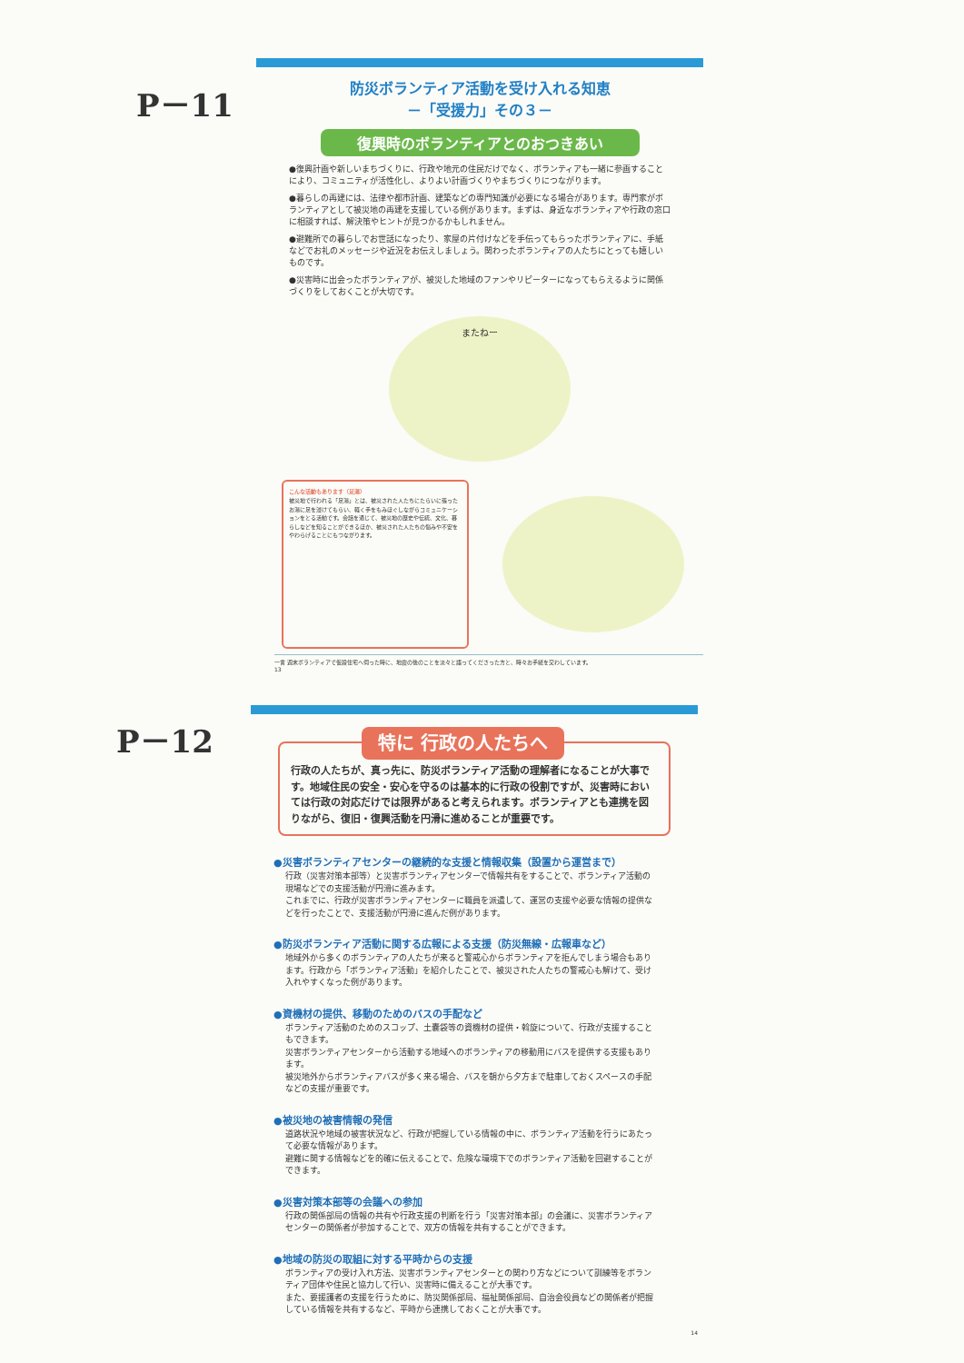P－11
P－12
防災ボランティア活動を受け入れる知恵
－「受援力」その３－
復興時のボランティアとのおつきあい
●復興計画や新しいまちづくりに、行政や地元の住民だけでなく、ボランティアも一緒に参画することにより、コミュニティが活性化し、よりよい計画づくりやまちづくりにつながります。
●暮らしの再建には、法律や都市計画、建築などの専門知識が必要になる場合があります。専門家がボランティアとして被災地の再建を支援している例があります。まずは、身近なボランティアや行政の窓口に相談すれば、解決策やヒントが見つかるかもしれません。
●避難所での暮らしでお世話になったり、家屋の片付けなどを手伝ってもらったボランティアに、手紙などでお礼のメッセージや近況をお伝えしましょう。関わったボランティアの人たちにとっても嬉しいものです。
●災害時に出会ったボランティアが、被災した地域のファンやリピーターになってもらえるように関係づくりをしておくことが大切です。
またねー
こんな活動もあります（足湯）
被災地で行われる「足湯」とは、被災された人たちにたらいに張ったお湯に足を浸けてもらい、軽く手をもみほぐしながらコミュニケーションをとる活動です。会話を通じて、被災地の歴史や伝統、文化、暮らしなどを知ることができるほか、被災された人たちの悩みや不安をやわらげることにもつながります。
一言 週末ボランティアで仮設住宅へ伺った時に、地震の後のことを淡々と語ってくださった方と、時々お手紙を交わしています。
13
特に 行政の人たちへ
行政の人たちが、真っ先に、防災ボランティア活動の理解者になることが大事です。地域住民の安全・安心を守るのは基本的に行政の役割ですが、災害時においては行政の対応だけでは限界があると考えられます。ボランティアとも連携を図りながら、復旧・復興活動を円滑に進めることが重要です。
●災害ボランティアセンターの継続的な支援と情報収集（設置から運営まで）
行政（災害対策本部等）と災害ボランティアセンターで情報共有をすることで、ボランティア活動の現場などでの支援活動が円滑に進みます。
これまでに、行政が災害ボランティアセンターに職員を派遣して、運営の支援や必要な情報の提供などを行ったことで、支援活動が円滑に進んだ例があります。
●防災ボランティア活動に関する広報による支援（防災無線・広報車など）
地域外から多くのボランティアの人たちが来ると警戒心からボランティアを拒んでしまう場合もあります。行政から「ボランティア活動」を紹介したことで、被災された人たちの警戒心も解けて、受け入れやすくなった例があります。
●資機材の提供、移動のためのバスの手配など
ボランティア活動のためのスコップ、土嚢袋等の資機材の提供・斡旋について、行政が支援することもできます。
災害ボランティアセンターから活動する地域へのボランティアの移動用にバスを提供する支援もあります。
被災地外からボランティアバスが多く来る場合、バスを朝から夕方まで駐車しておくスペースの手配などの支援が重要です。
●被災地の被害情報の発信
道路状況や地域の被害状況など、行政が把握している情報の中に、ボランティア活動を行うにあたって必要な情報があります。
避難に関する情報などを的確に伝えることで、危険な環境下でのボランティア活動を回避することができます。
●災害対策本部等の会議への参加
行政の関係部局の情報の共有や行政支援の判断を行う「災害対策本部」の会議に、災害ボランティアセンターの関係者が参加することで、双方の情報を共有することができます。
●地域の防災の取組に対する平時からの支援
ボランティアの受け入れ方法、災害ボランティアセンターとの関わり方などについて訓練等をボランティア団体や住民と協力して行い、災害時に備えることが大事です。
また、要援護者の支援を行うために、防災関係部局、福祉関係部局、自治会役員などの関係者が把握している情報を共有するなど、平時から連携しておくことが大事です。
14